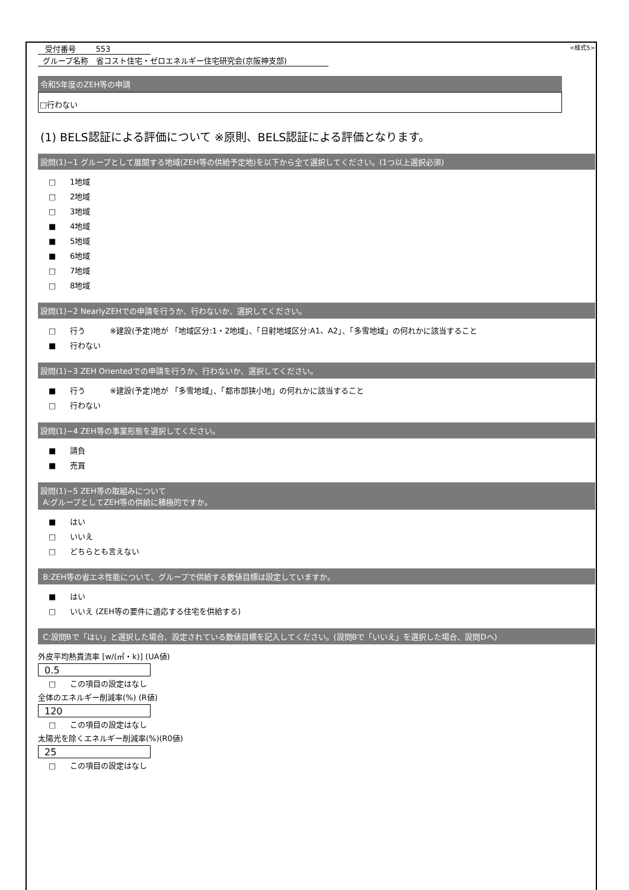受付番号 553
<様式5>
グループ名称 省コスト住宅・ゼロエネルギー住宅研究会(京阪神支部)
令和5年度のZEH等の申請
□行わない
(1) BELS認証による評価について ※原則、BELS認証による評価となります。
設問(1)−1 グループとして展開する地域(ZEH等の供給予定地)を以下から全て選択してください。(1つ以上選択必須)
□ 1地域
□ 2地域
□ 3地域
■ 4地域
■ 5地域
■ 6地域
□ 7地域
□ 8地域
設問(1)−2 NearlyZEHでの申請を行うか、行わないか、選択してください。
□ 行う ※建設(予定)地が 「地域区分:1・2地域」、「日射地域区分:A1、A2」、「多雪地域」の何れかに該当すること
■ 行わない
設問(1)−3 ZEH Orientedでの申請を行うか、行わないか、選択してください。
■ 行う ※建設(予定)地が 「多雪地域」、「都市部狭小地」の何れかに該当すること
□ 行わない
設問(1)−4 ZEH等の事業形態を選択してください。
■ 請負
■ 売買
設問(1)−5 ZEH等の取組みについて
A:グループとしてZEH等の供給に積極的ですか。
■ はい
□ いいえ
□ どちらとも言えない
B:ZEH等の省エネ性能について、グループで供給する数値目標は設定していますか。
■ はい
□ いいえ (ZEH等の要件に適応する住宅を供給する)
C:設問Bで「はい」と選択した場合、設定されている数値目標を記入してください。(設問Bで「いいえ」を選択した場合、設問Dへ)
外皮平均熱貫流率 [w/(㎡・k)] (UA値)
0.5
□ この項目の設定はなし
全体のエネルギー削減率(%) (R値)
120
□ この項目の設定はなし
太陽光を除くエネルギー削減率(%)(R0値)
25
□ この項目の設定はなし